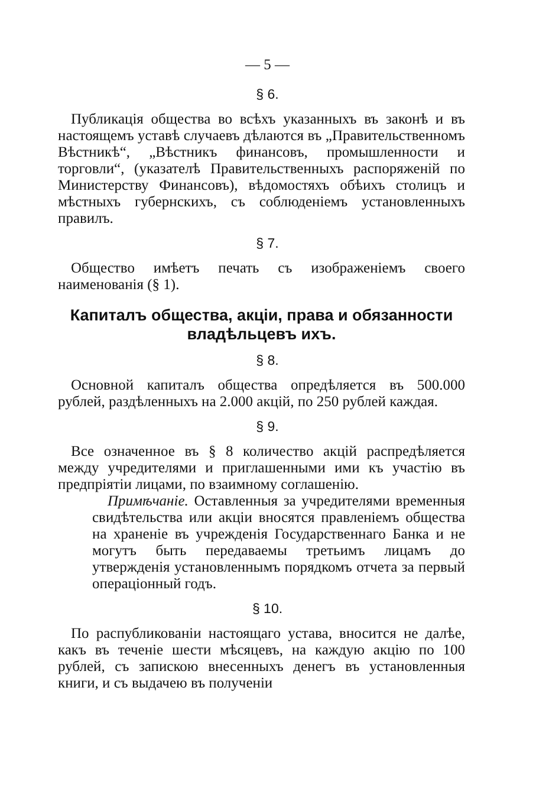— 5 —
§ 6.
Публикація общества во всѣхъ указанныхъ въ законѣ и въ настоящемъ уставѣ случаевъ дѣлаются въ „Правительственномъ Вѣстникѣ“, „Вѣстникъ финансовъ, промышленности и торговли“, (указателѣ Правительственныхъ распоряженій по Министерству Финансовъ), вѣдомостяхъ обѣихъ столицъ и мѣстныхъ губернскихъ, съ соблюденіемъ установленныхъ правилъ.
§ 7.
Общество имѣетъ печать съ изображеніемъ своего наименованія (§ 1).
Капиталъ общества, акціи, права и обязанности владѣльцевъ ихъ.
§ 8.
Основной капиталъ общества опредѣляется въ 500.000 рублей, раздѣленныхъ на 2.000 акцій, по 250 рублей каждая.
§ 9.
Все означенное въ § 8 количество акцій распредѣляется между учредителями и приглашенными ими къ участію въ предпріятіи лицами, по взаимному соглашенію.
Примѣчаніе. Оставленныя за учредителями временныя свидѣтельства или акціи вносятся правленіемъ общества на храненіе въ учрежденія Государственнаго Банка и не могутъ быть передаваемы третьимъ лицамъ до утвержденія установленнымъ порядкомъ отчета за первый операціонный годъ.
§ 10.
По распубликованіи настоящаго устава, вносится не далѣе, какъ въ теченіе шести мѣсяцевъ, на каждую акцію по 100 рублей, съ запискою внесенныхъ денегъ въ установленныя книги, и съ выдачею въ полученіи